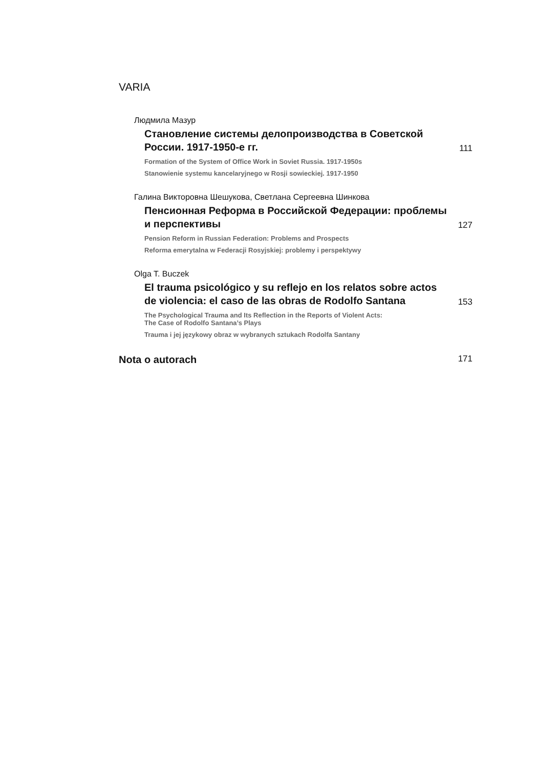VARIA
Людмила Мазур
Становление системы делопроизводства в Советской России. 1917-1950-е гг.
111
Formation of the System of Office Work in Soviet Russia. 1917-1950s
Stanowienie systemu kancelaryjnego w Rosji sowieckiej. 1917-1950
Галина Викторовна Шешукова, Светлана Сергеевна Шинкова
Пенсионная Реформа в Российской Федерации: проблемы и перспективы
127
Pension Reform in Russian Federation: Problems and Prospects
Reforma emerytalna w Federacji Rosyjskiej: problemy i perspektywy
Olga T. Buczek
El trauma psicológico y su reflejo en los relatos sobre actos de violencia: el caso de las obras de Rodolfo Santana
153
The Psychological Trauma and Its Reflection in the Reports of Violent Acts:
The Case of Rodolfo Santana’s Plays
Trauma i jej językowy obraz w wybranych sztukach Rodolfa Santany
Nota o autorach 171